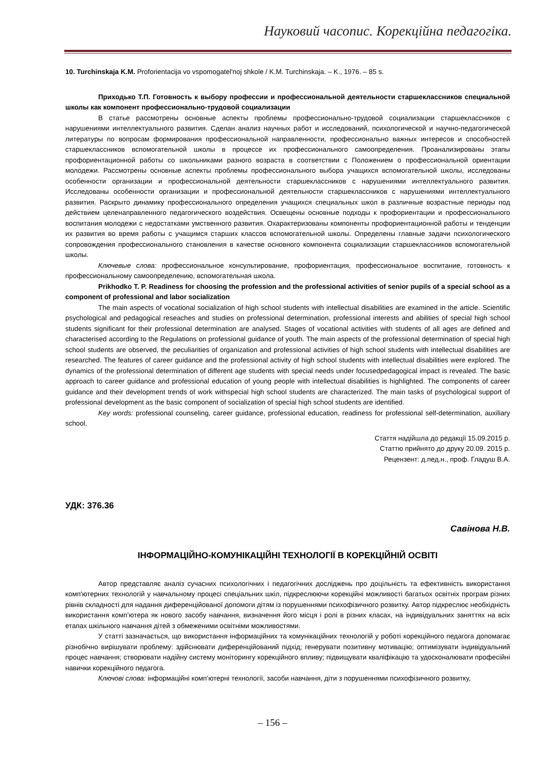Науковий часопис. Корекційна педагогіка.
10. Turchinskaja K.M. Proforientacija vo vspomogatel'noj shkole / K.M. Turchinskaja. – K., 1976. – 85 s.
Приходько Т.П. Готовность к выбору профессии и профессиональной деятельности старшеклассников специальной школы как компонент профессионально-трудовой социализации
В статье рассмотрены основные аспекты проблемы профессионально-трудовой социализации старшеклассников с нарушениями интеллектуального развития. Сделан анализ научных работ и исследований, психологической и научно-педагогической литературы по вопросам формирования профессиональной направленности, профессионально важных интересов и способностей старшеклассников вспомогательной школы в процессе их профессионального самоопределения. Проанализированы этапы профориентационной работы со школьниками разного возраста в соответствии с Положением о профессиональной ориентации молодежи. Рассмотрены основные аспекты проблемы профессионального выбора учащихся вспомогательной школы, исследованы особенности организации и профессиональной деятельности старшеклассников с нарушениями интеллектуального развития. Исследованы особенности организации и профессиональной деятельности старшеклассников с нарушениями интеллектуального развития. Раскрыто динамику профессионального определения учащихся специальных школ в различные возрастные периоды под действием целенаправленного педагогического воздействия. Освещены основные подходы к профориентации и профессионального воспитания молодежи с недостатками умственного развития. Охарактеризованы компоненты профориентационной работы и тенденции их развития во время работы с учащимся старших классов вспомогательной школы. Определены главные задачи психологического сопровождения профессионального становления в качестве основного компонента социализации старшеклассников вспомогательной школы.
Ключевые слова: профессиональное консультирование, профориентация, профессиональное воспитание, готовность к профессиональному самоопределению, вспомогательная школа.
Prikhodko T. P. Readiness for choosing the profession and the professional activities of senior pupils of a special school as a component of professional and labor socialization
The main aspects of vocational socialization of high school students with intellectual disabilities are examined in the article. Scientific psychological and pedagogical reseaches and studies on professional determination, professional interests and abilities of special high school students significant for their professional determination are analysed. Stages of vocational activities with students of all ages are defined and characterised according to the Regulations on professional guidance of youth. The main aspects of the professional determination of special high school students are observed, the peculiarities of organization and professional activities of high school students with intellectual disabilities are researched. The features of career guidance and the professional activity of high school students with intellectual disabilities were explored. The dynamics of the professional determination of different age students with special needs under focusedpedagogical impact is revealed. The basic approach to career guidance and professional education of young people with intellectual disabilities is highlighted. The components of career guidance and their development trends of work withspecial high school students are characterized. The main tasks of psychological support of professional development as the basic component of socialization of special high school students are identified.
Key words: professional counseling, career guidance, professional education, readiness for professional self-determination, auxiliary school.
Стаття надійшла до редакції 15.09.2015 р.
Статтю прийнято до друку 20.09. 2015 р.
Рецензент: д.пед.н., проф. Гладуш В.А.
УДК: 376.36
Савінова Н.В.
ІНФОРМАЦІЙНО-КОМУНІКАЦІЙНІ ТЕХНОЛОГІЇ В КОРЕКЦІЙНІЙ ОСВІТІ
Автор представляє аналіз сучасних психологічних і педагогічних досліджень про доцільність та ефективність використання комп'ютерних технологій у навчальному процесі спеціальних шкіл, підкреслюючи корекційні можливості багатьох освітніх програм різних рівнів складності для надання диференційованої допомоги дітям із порушеннями психофізичного розвитку. Автор підкреслює необхідність використання комп’ютера як нового засобу навчання, визначення його місця і ролі в різних класах, на індивідуальних заняттях на всіх етапах шкільного навчання дітей з обмеженими освітніми можливостями.
У статті зазначається, що використання інформаційних та комунікаційних технологій у роботі корекційного педагога допомагає різнобічно вирішувати проблему: здійснювати диференційований підхід; генерувати позитивну мотивацію; оптимізувати індивідуальний процес навчання; створювати надійну систему моніторингу корекційного впливу; підвищувати кваліфікацію та удосконалювати професійні навички корекційного педагога.
Ключові слова: інформаційні комп’ютерні технології, засоби навчання, діти з порушеннями психофізичного розвитку,
– 156 –